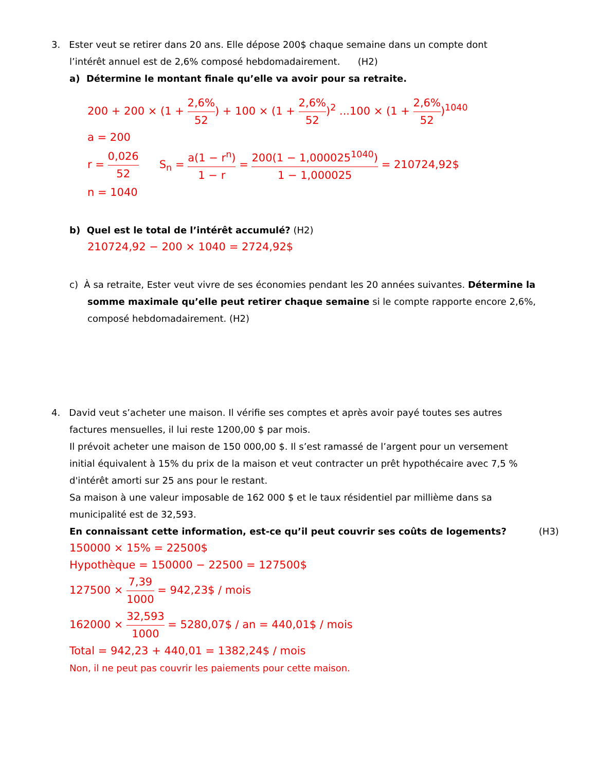3. Ester veut se retirer dans 20 ans. Elle dépose 200$ chaque semaine dans un compte dont
l’intérêt annuel est de 2,6% composé hebdomadairement. (H2)
a) Détermine le montant finale qu’elle va avoir pour sa retraite.
200 + 200 × (1 + 2,6% 52) + 100 × (1 + 2,6% 52)<sup>2</sup> ...100 × (1 + 2,6% 52)<sup>1040</sup>
a = 200
r = 0,026 52 S<sub>n</sub> = a(1 − r<sup>n</sup>) 1 − r = 200(1 − 1,000025<sup>1040</sup>) 1 − 1,000025 = 210724,92$
n = 1040
b) Quel est le total de l’intérêt accumulé? (H2)
210724,92 − 200 × 1040 = 2724,92$
c) À sa retraite, Ester veut vivre de ses économies pendant les 20 années suivantes. Détermine la
somme maximale qu’elle peut retirer chaque semaine si le compte rapporte encore 2,6%,
composé hebdomadairement. (H2)
4. David veut s’acheter une maison. Il vérifie ses comptes et après avoir payé toutes ses autres
factures mensuelles, il lui reste 1200,00 $ par mois.
Il prévoit acheter une maison de 150 000,00 $. Il s’est ramassé de l’argent pour un versement
initial équivalent à 15% du prix de la maison et veut contracter un prêt hypothécaire avec 7,5 %
d'intérêt amorti sur 25 ans pour le restant.
Sa maison à une valeur imposable de 162 000 $ et le taux résidentiel par millième dans sa
municipalité est de 32,593.
En connaissant cette information, est-ce qu’il peut couvrir ses coûts de logements? (H3)
150000 × 15% = 22500$
Hypothèque = 150000 − 22500 = 127500$
127500 × 7,39 1000 = 942,23$ / mois
162000 × 32,593 1000 = 5280,07$ / an = 440,01$ / mois
Total = 942,23 + 440,01 = 1382,24$ / mois
Non, il ne peut pas couvrir les paiements pour cette maison.